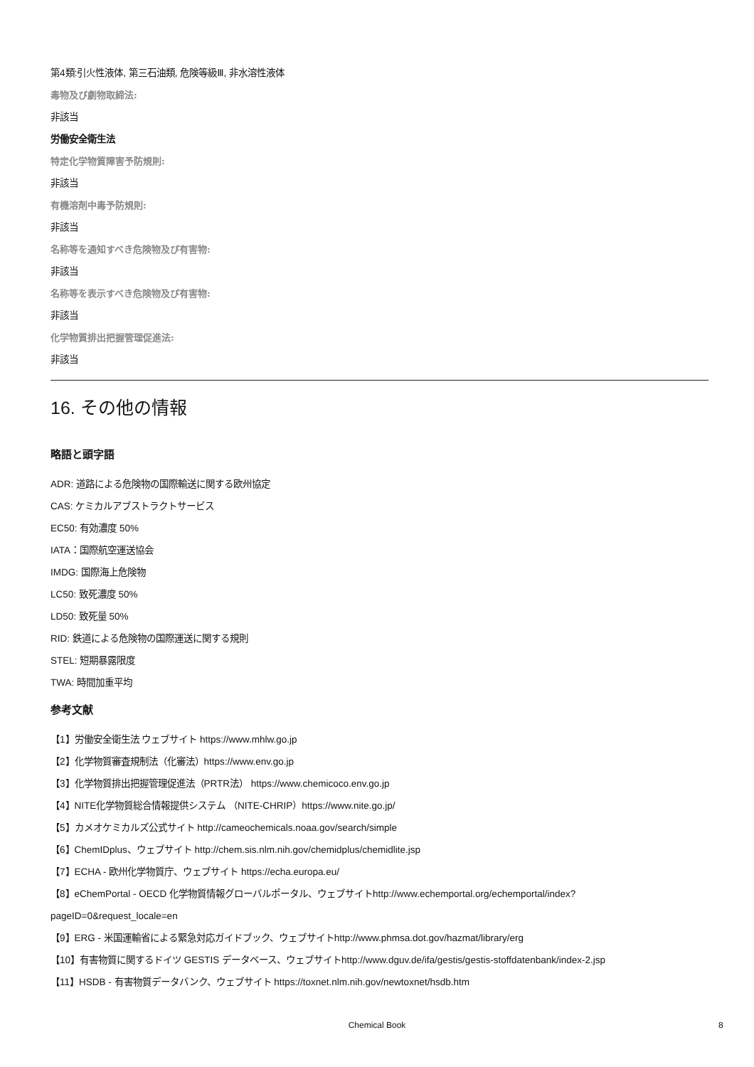第4類:引火性液体, 第三石油類, 危険等級Ⅲ, 非水溶性液体
毒物及び劇物取締法:
非該当
労働安全衛生法
特定化学物質障害予防規則:
非該当
有機溶剤中毒予防規則:
非該当
名称等を通知すべき危険物及び有害物:
非該当
名称等を表示すべき危険物及び有害物:
非該当
化学物質排出把握管理促進法:
非該当
16. その他の情報
略語と頭字語
ADR: 道路による危険物の国際輸送に関する欧州協定
CAS: ケミカルアブストラクトサービス
EC50: 有効濃度 50%
IATA：国際航空運送協会
IMDG: 国際海上危険物
LC50: 致死濃度 50%
LD50: 致死量 50%
RID: 鉄道による危険物の国際運送に関する規則
STEL: 短期暴露限度
TWA: 時間加重平均
参考文献
【1】労働安全衛生法 ウェブサイト https://www.mhlw.go.jp
【2】化学物質審査規制法（化審法）https://www.env.go.jp
【3】化学物質排出把握管理促進法（PRTR法） https://www.chemicoco.env.go.jp
【4】NITE化学物質総合情報提供システム （NITE-CHRIP）https://www.nite.go.jp/
【5】カメオケミカルズ公式サイト http://cameochemicals.noaa.gov/search/simple
【6】ChemIDplus、ウェブサイト http://chem.sis.nlm.nih.gov/chemidplus/chemidlite.jsp
【7】ECHA - 欧州化学物質庁、ウェブサイト https://echa.europa.eu/
【8】eChemPortal - OECD 化学物質情報グローバルポータル、ウェブサイトhttp://www.echemportal.org/echemportal/index?
pageID=0&request_locale=en
【9】ERG - 米国運輸省による緊急対応ガイドブック、ウェブサイトhttp://www.phmsa.dot.gov/hazmat/library/erg
【10】有害物質に関するドイツ GESTIS データベース、ウェブサイトhttp://www.dguv.de/ifa/gestis/gestis-stoffdatenbank/index-2.jsp
【11】HSDB - 有害物質データバンク、ウェブサイト https://toxnet.nlm.nih.gov/newtoxnet/hsdb.htm
Chemical Book 8